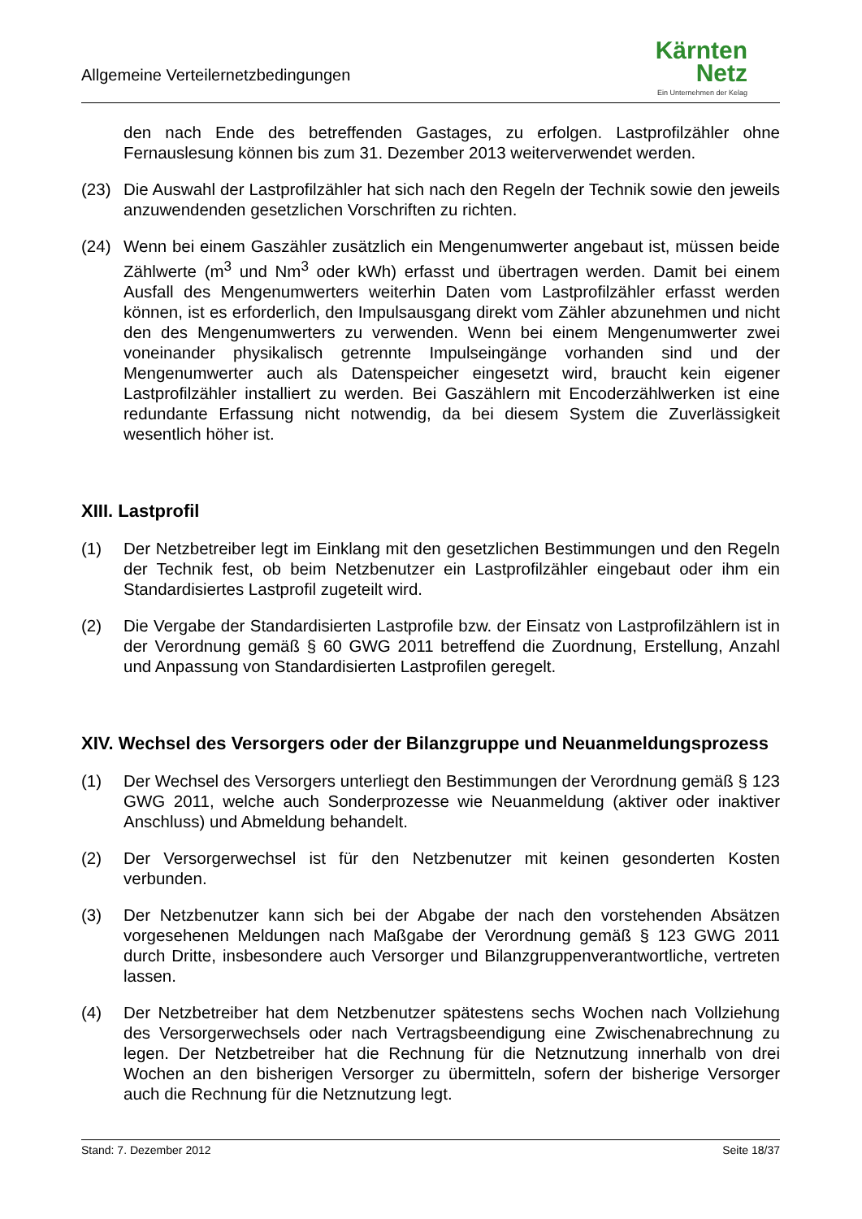Allgemeine Verteilernetzbedingungen
Kärnten
Netz
Ein Unternehmen der Kelag
den nach Ende des betreffenden Gastages, zu erfolgen. Lastprofilzähler ohne Fernauslesung können bis zum 31. Dezember 2013 weiterverwendet werden.
(23) Die Auswahl der Lastprofilzähler hat sich nach den Regeln der Technik sowie den jeweils anzuwendenden gesetzlichen Vorschriften zu richten.
(24) Wenn bei einem Gaszähler zusätzlich ein Mengenumwerter angebaut ist, müssen beide Zählwerte (m<sup>3</sup> und Nm<sup>3</sup> oder kWh) erfasst und übertragen werden. Damit bei einem Ausfall des Mengenumwerters weiterhin Daten vom Lastprofilzähler erfasst werden können, ist es erforderlich, den Impulsausgang direkt vom Zähler abzunehmen und nicht den des Mengenumwerters zu verwenden. Wenn bei einem Mengenumwerter zwei voneinander physikalisch getrennte Impulseingänge vorhanden sind und der Mengenumwerter auch als Datenspeicher eingesetzt wird, braucht kein eigener Lastprofilzähler installiert zu werden. Bei Gaszählern mit Encoderzählwerken ist eine redundante Erfassung nicht notwendig, da bei diesem System die Zuverlässigkeit wesentlich höher ist.
XIII. Lastprofil
(1) Der Netzbetreiber legt im Einklang mit den gesetzlichen Bestimmungen und den Regeln der Technik fest, ob beim Netzbenutzer ein Lastprofilzähler eingebaut oder ihm ein Standardisiertes Lastprofil zugeteilt wird.
(2) Die Vergabe der Standardisierten Lastprofile bzw. der Einsatz von Lastprofilzählern ist in der Verordnung gemäß § 60 GWG 2011 betreffend die Zuordnung, Erstellung, Anzahl und Anpassung von Standardisierten Lastprofilen geregelt.
XIV. Wechsel des Versorgers oder der Bilanzgruppe und Neuanmeldungsprozess
(1) Der Wechsel des Versorgers unterliegt den Bestimmungen der Verordnung gemäß § 123 GWG 2011, welche auch Sonderprozesse wie Neuanmeldung (aktiver oder inaktiver Anschluss) und Abmeldung behandelt.
(2) Der Versorgerwechsel ist für den Netzbenutzer mit keinen gesonderten Kosten verbunden.
(3) Der Netzbenutzer kann sich bei der Abgabe der nach den vorstehenden Absätzen vorgesehenen Meldungen nach Maßgabe der Verordnung gemäß § 123 GWG 2011 durch Dritte, insbesondere auch Versorger und Bilanzgruppenverantwortliche, vertreten lassen.
(4) Der Netzbetreiber hat dem Netzbenutzer spätestens sechs Wochen nach Vollziehung des Versorgerwechsels oder nach Vertragsbeendigung eine Zwischenabrechnung zu legen. Der Netzbetreiber hat die Rechnung für die Netznutzung innerhalb von drei Wochen an den bisherigen Versorger zu übermitteln, sofern der bisherige Versorger auch die Rechnung für die Netznutzung legt.
Stand: 7. Dezember 2012 Seite 18/37